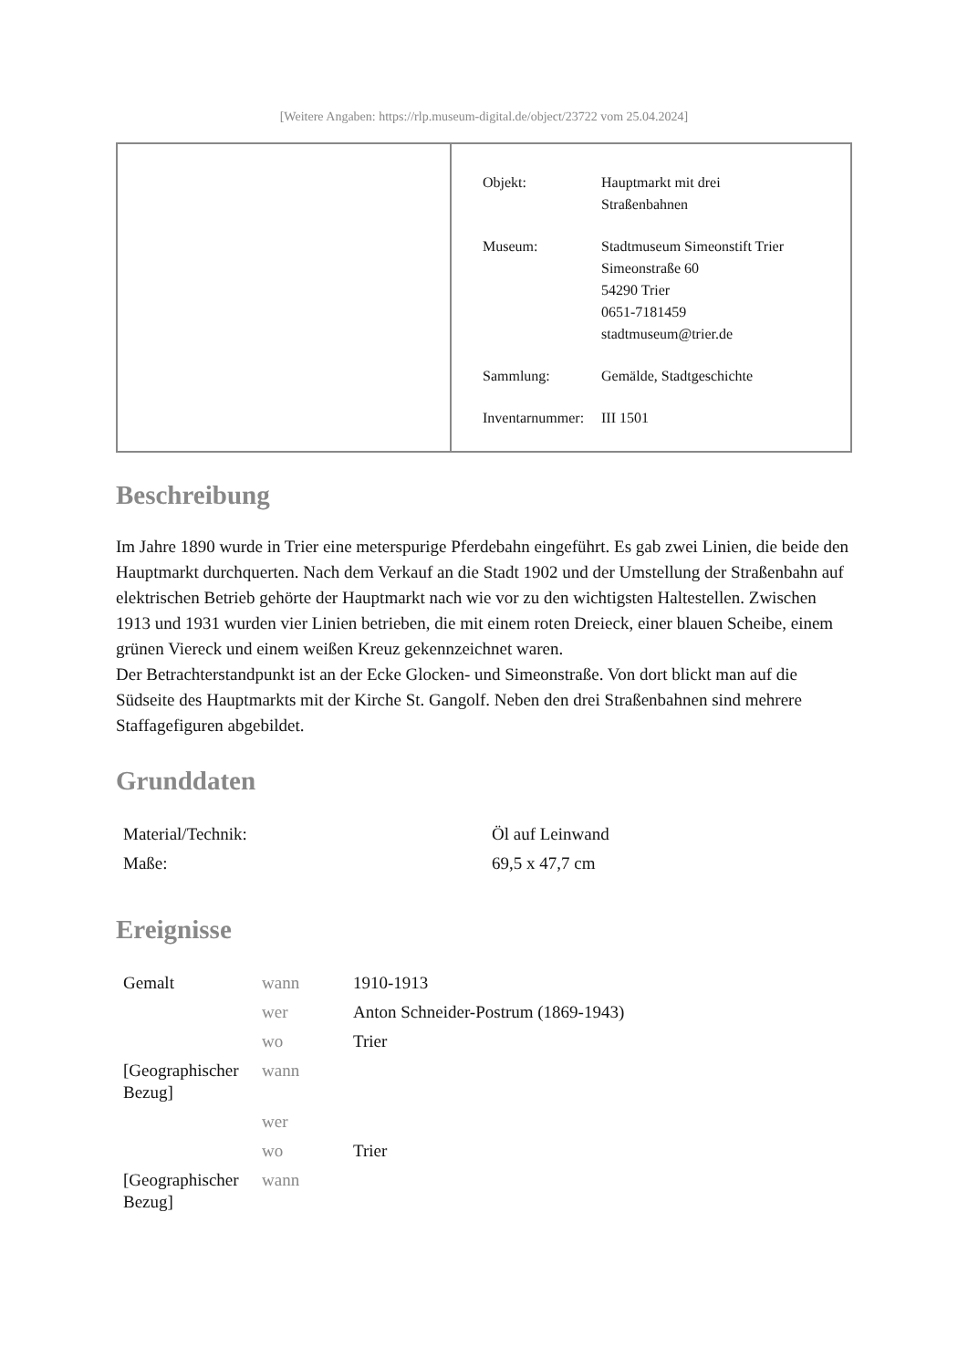[Weitere Angaben: https://rlp.museum-digital.de/object/23722 vom 25.04.2024]
| Objekt: | Hauptmarkt mit drei Straßenbahnen |
| Museum: | Stadtmuseum Simeonstift Trier Simeonstraße 60 54290 Trier 0651-7181459 stadtmuseum@trier.de |
| Sammlung: | Gemälde, Stadtgeschichte |
| Inventarnummer: | III 1501 |
Beschreibung
Im Jahre 1890 wurde in Trier eine meterspurige Pferdebahn eingeführt. Es gab zwei Linien, die beide den Hauptmarkt durchquerten. Nach dem Verkauf an die Stadt 1902 und der Umstellung der Straßenbahn auf elektrischen Betrieb gehörte der Hauptmarkt nach wie vor zu den wichtigsten Haltestellen. Zwischen 1913 und 1931 wurden vier Linien betrieben, die mit einem roten Dreieck, einer blauen Scheibe, einem grünen Viereck und einem weißen Kreuz gekennzeichnet waren.
Der Betrachterstandpunkt ist an der Ecke Glocken- und Simeonstraße. Von dort blickt man auf die Südseite des Hauptmarkts mit der Kirche St. Gangolf. Neben den drei Straßenbahnen sind mehrere Staffagefiguren abgebildet.
Grunddaten
| Material/Technik: | Öl auf Leinwand |
| Maße: | 69,5 x 47,7 cm |
Ereignisse
| Gemalt | wann | 1910-1913 |
| | wer | Anton Schneider-Postrum (1869-1943) |
| | wo | Trier |
| [Geographischer Bezug] | wann | |
| | wer | |
| | wo | Trier |
| [Geographischer Bezug] | wann | |